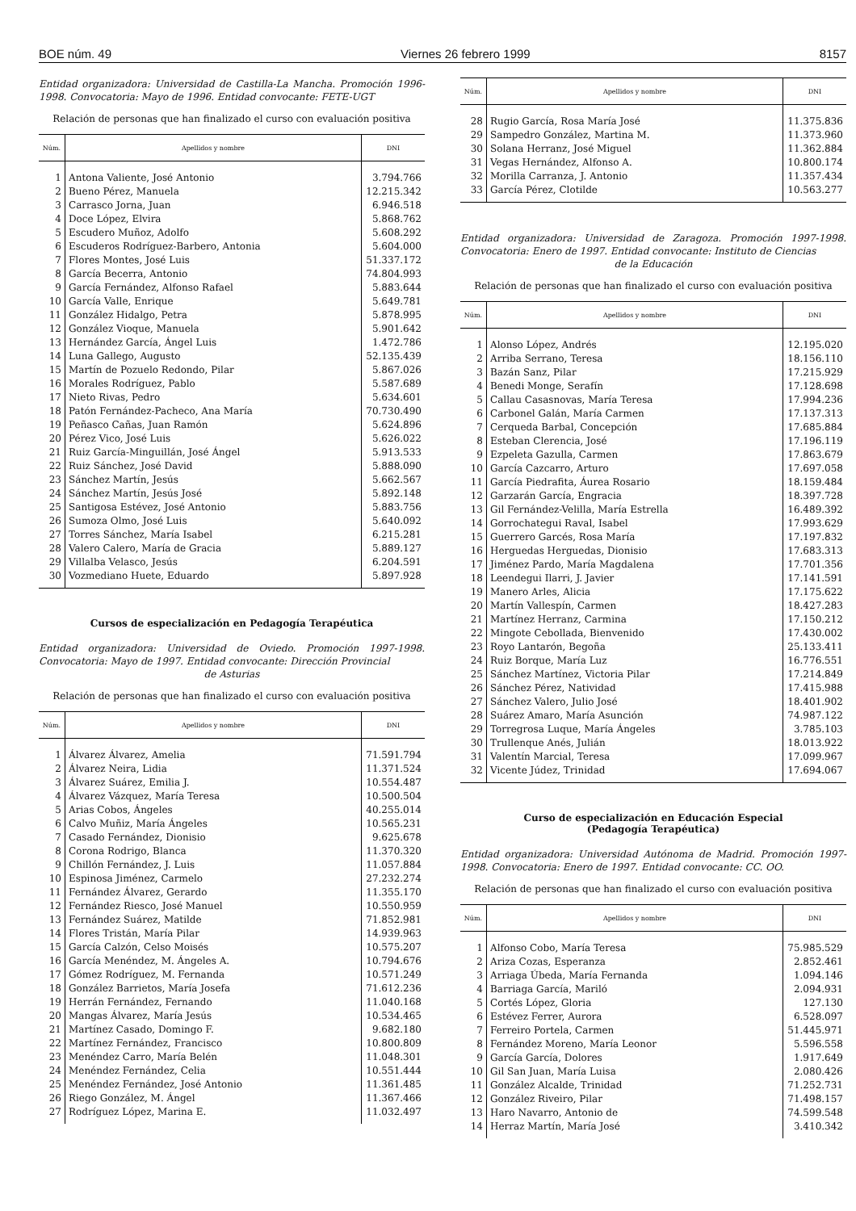BOE núm. 49 Viernes 26 febrero 1999 8157
Entidad organizadora: Universidad de Castilla-La Mancha. Promoción 1996-1998. Convocatoria: Mayo de 1996. Entidad convocante: FETE-UGT
Relación de personas que han finalizado el curso con evaluación positiva
| Núm. | Apellidos y nombre | DNI |
| --- | --- | --- |
| 1 | Antona Valiente, José Antonio | 3.794.766 |
| 2 | Bueno Pérez, Manuela | 12.215.342 |
| 3 | Carrasco Jorna, Juan | 6.946.518 |
| 4 | Doce López, Elvira | 5.868.762 |
| 5 | Escudero Muñoz, Adolfo | 5.608.292 |
| 6 | Escuderos Rodríguez-Barbero, Antonia | 5.604.000 |
| 7 | Flores Montes, José Luis | 51.337.172 |
| 8 | García Becerra, Antonio | 74.804.993 |
| 9 | García Fernández, Alfonso Rafael | 5.883.644 |
| 10 | García Valle, Enrique | 5.649.781 |
| 11 | González Hidalgo, Petra | 5.878.995 |
| 12 | González Vioque, Manuela | 5.901.642 |
| 13 | Hernández García, Ángel Luis | 1.472.786 |
| 14 | Luna Gallego, Augusto | 52.135.439 |
| 15 | Martín de Pozuelo Redondo, Pilar | 5.867.026 |
| 16 | Morales Rodríguez, Pablo | 5.587.689 |
| 17 | Nieto Rivas, Pedro | 5.634.601 |
| 18 | Patón Fernández-Pacheco, Ana María | 70.730.490 |
| 19 | Peñasco Cañas, Juan Ramón | 5.624.896 |
| 20 | Pérez Vico, José Luis | 5.626.022 |
| 21 | Ruiz García-Minguillán, José Ángel | 5.913.533 |
| 22 | Ruiz Sánchez, José David | 5.888.090 |
| 23 | Sánchez Martín, Jesús | 5.662.567 |
| 24 | Sánchez Martín, Jesús José | 5.892.148 |
| 25 | Santigosa Estévez, José Antonio | 5.883.756 |
| 26 | Sumoza Olmo, José Luis | 5.640.092 |
| 27 | Torres Sánchez, María Isabel | 6.215.281 |
| 28 | Valero Calero, María de Gracia | 5.889.127 |
| 29 | Villalba Velasco, Jesús | 6.204.591 |
| 30 | Vozmediano Huete, Eduardo | 5.897.928 |
Cursos de especialización en Pedagogía Terapéutica
Entidad organizadora: Universidad de Oviedo. Promoción 1997-1998. Convocatoria: Mayo de 1997. Entidad convocante: Dirección Provincial
de Asturias
Relación de personas que han finalizado el curso con evaluación positiva
| Núm. | Apellidos y nombre | DNI |
| --- | --- | --- |
| 1 | Álvarez Álvarez, Amelia | 71.591.794 |
| 2 | Álvarez Neira, Lidia | 11.371.524 |
| 3 | Álvarez Suárez, Emilia J. | 10.554.487 |
| 4 | Álvarez Vázquez, María Teresa | 10.500.504 |
| 5 | Arias Cobos, Ángeles | 40.255.014 |
| 6 | Calvo Muñiz, María Ángeles | 10.565.231 |
| 7 | Casado Fernández, Dionisio | 9.625.678 |
| 8 | Corona Rodrigo, Blanca | 11.370.320 |
| 9 | Chillón Fernández, J. Luis | 11.057.884 |
| 10 | Espinosa Jiménez, Carmelo | 27.232.274 |
| 11 | Fernández Álvarez, Gerardo | 11.355.170 |
| 12 | Fernández Riesco, José Manuel | 10.550.959 |
| 13 | Fernández Suárez, Matilde | 71.852.981 |
| 14 | Flores Tristán, María Pilar | 14.939.963 |
| 15 | García Calzón, Celso Moisés | 10.575.207 |
| 16 | García Menéndez, M. Ángeles A. | 10.794.676 |
| 17 | Gómez Rodríguez, M. Fernanda | 10.571.249 |
| 18 | González Barrietos, María Josefa | 71.612.236 |
| 19 | Herrán Fernández, Fernando | 11.040.168 |
| 20 | Mangas Álvarez, María Jesús | 10.534.465 |
| 21 | Martínez Casado, Domingo F. | 9.682.180 |
| 22 | Martínez Fernández, Francisco | 10.800.809 |
| 23 | Menéndez Carro, María Belén | 11.048.301 |
| 24 | Menéndez Fernández, Celia | 10.551.444 |
| 25 | Menéndez Fernández, José Antonio | 11.361.485 |
| 26 | Riego González, M. Ángel | 11.367.466 |
| 27 | Rodríguez López, Marina E. | 11.032.497 |
| Núm. | Apellidos y nombre | DNI |
| --- | --- | --- |
| 28 | Rugio García, Rosa María José | 11.375.836 |
| 29 | Sampedro González, Martina M. | 11.373.960 |
| 30 | Solana Herranz, José Miguel | 11.362.884 |
| 31 | Vegas Hernández, Alfonso A. | 10.800.174 |
| 32 | Morilla Carranza, J. Antonio | 11.357.434 |
| 33 | García Pérez, Clotilde | 10.563.277 |
Entidad organizadora: Universidad de Zaragoza. Promoción 1997-1998. Convocatoria: Enero de 1997. Entidad convocante: Instituto de Ciencias
de la Educación
Relación de personas que han finalizado el curso con evaluación positiva
| Núm. | Apellidos y nombre | DNI |
| --- | --- | --- |
| 1 | Alonso López, Andrés | 12.195.020 |
| 2 | Arriba Serrano, Teresa | 18.156.110 |
| 3 | Bazán Sanz, Pilar | 17.215.929 |
| 4 | Benedi Monge, Serafín | 17.128.698 |
| 5 | Callau Casasnovas, María Teresa | 17.994.236 |
| 6 | Carbonel Galán, María Carmen | 17.137.313 |
| 7 | Cerqueda Barbal, Concepción | 17.685.884 |
| 8 | Esteban Clerencia, José | 17.196.119 |
| 9 | Ezpeleta Gazulla, Carmen | 17.863.679 |
| 10 | García Cazcarro, Arturo | 17.697.058 |
| 11 | García Piedrafita, Áurea Rosario | 18.159.484 |
| 12 | Garzarán García, Engracia | 18.397.728 |
| 13 | Gil Fernández-Velilla, María Estrella | 16.489.392 |
| 14 | Gorrochategui Raval, Isabel | 17.993.629 |
| 15 | Guerrero Garcés, Rosa María | 17.197.832 |
| 16 | Herguedas Herguedas, Dionisio | 17.683.313 |
| 17 | Jiménez Pardo, María Magdalena | 17.701.356 |
| 18 | Leendegui Ilarri, J. Javier | 17.141.591 |
| 19 | Manero Arles, Alicia | 17.175.622 |
| 20 | Martín Vallespín, Carmen | 18.427.283 |
| 21 | Martínez Herranz, Carmina | 17.150.212 |
| 22 | Mingote Cebollada, Bienvenido | 17.430.002 |
| 23 | Royo Lantarón, Begoña | 25.133.411 |
| 24 | Ruiz Borque, María Luz | 16.776.551 |
| 25 | Sánchez Martínez, Victoria Pilar | 17.214.849 |
| 26 | Sánchez Pérez, Natividad | 17.415.988 |
| 27 | Sánchez Valero, Julio José | 18.401.902 |
| 28 | Suárez Amaro, María Asunción | 74.987.122 |
| 29 | Torregrosa Luque, María Ángeles | 3.785.103 |
| 30 | Trullenque Anés, Julián | 18.013.922 |
| 31 | Valentín Marcial, Teresa | 17.099.967 |
| 32 | Vicente Júdez, Trinidad | 17.694.067 |
Curso de especialización en Educación Especial
(Pedagogía Terapéutica)
Entidad organizadora: Universidad Autónoma de Madrid. Promoción 1997-1998. Convocatoria: Enero de 1997. Entidad convocante: CC. OO.
Relación de personas que han finalizado el curso con evaluación positiva
| Núm. | Apellidos y nombre | DNI |
| --- | --- | --- |
| 1 | Alfonso Cobo, María Teresa | 75.985.529 |
| 2 | Ariza Cozas, Esperanza | 2.852.461 |
| 3 | Arriaga Úbeda, María Fernanda | 1.094.146 |
| 4 | Barriaga García, Mariló | 2.094.931 |
| 5 | Cortés López, Gloria | 127.130 |
| 6 | Estévez Ferrer, Aurora | 6.528.097 |
| 7 | Ferreiro Portela, Carmen | 51.445.971 |
| 8 | Fernández Moreno, María Leonor | 5.596.558 |
| 9 | García García, Dolores | 1.917.649 |
| 10 | Gil San Juan, María Luisa | 2.080.426 |
| 11 | González Alcalde, Trinidad | 71.252.731 |
| 12 | González Riveiro, Pilar | 71.498.157 |
| 13 | Haro Navarro, Antonio de | 74.599.548 |
| 14 | Herraz Martín, María José | 3.410.342 |